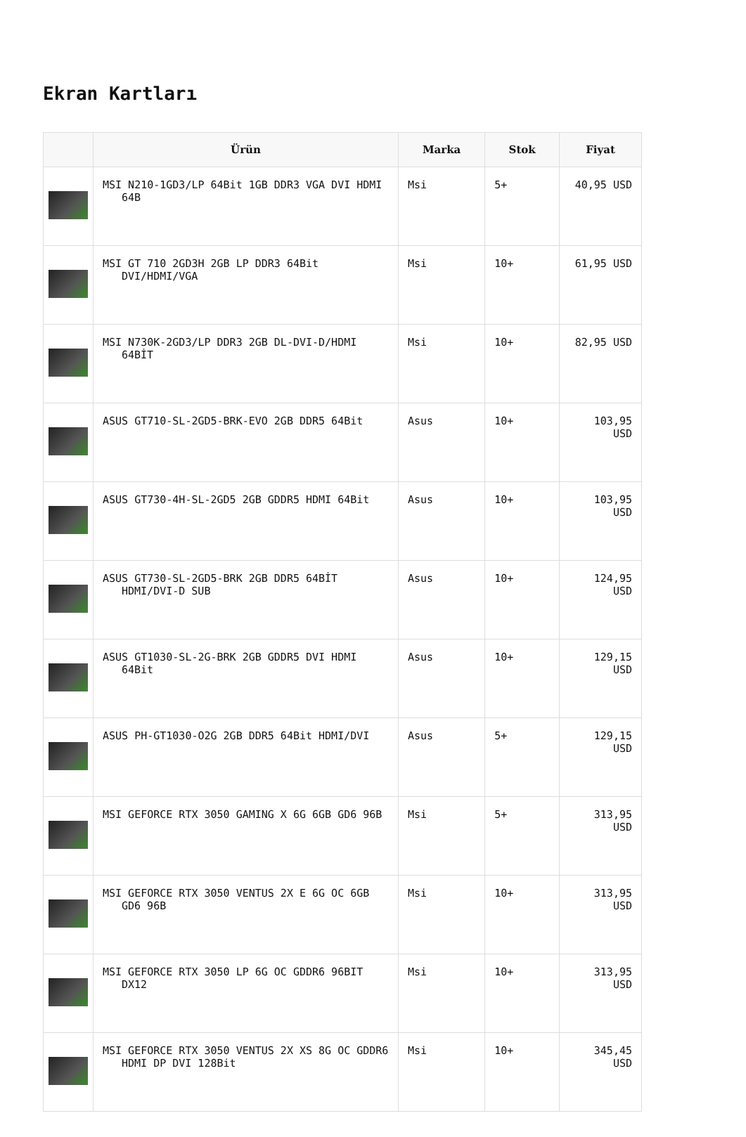Ekran Kartları
| | Ürün | Marka | Stok | Fiyat |
| --- | --- | --- | --- | --- |
| | MSI N210-1GD3/LP 64Bit 1GB DDR3 VGA DVI HDMI 64B | Msi | 5+ | 40,95 USD |
| | MSI GT 710 2GD3H 2GB LP DDR3 64Bit DVI/HDMI/VGA | Msi | 10+ | 61,95 USD |
| | MSI N730K-2GD3/LP DDR3 2GB DL-DVI-D/HDMI 64BİT | Msi | 10+ | 82,95 USD |
| | ASUS GT710-SL-2GD5-BRK-EVO 2GB DDR5 64Bit | Asus | 10+ | 103,95 USD |
| | ASUS GT730-4H-SL-2GD5 2GB GDDR5 HDMI 64Bit | Asus | 10+ | 103,95 USD |
| | ASUS GT730-SL-2GD5-BRK 2GB DDR5 64BİT HDMI/DVI-D SUB | Asus | 10+ | 124,95 USD |
| | ASUS GT1030-SL-2G-BRK 2GB GDDR5 DVI HDMI 64Bit | Asus | 10+ | 129,15 USD |
| | ASUS PH-GT1030-O2G 2GB DDR5 64Bit HDMI/DVI | Asus | 5+ | 129,15 USD |
| | MSI GEFORCE RTX 3050 GAMING X 6G 6GB GD6 96B | Msi | 5+ | 313,95 USD |
| | MSI GEFORCE RTX 3050 VENTUS 2X E 6G OC 6GB GD6 96B | Msi | 10+ | 313,95 USD |
| | MSI GEFORCE RTX 3050 LP 6G OC GDDR6 96BIT DX12 | Msi | 10+ | 313,95 USD |
| | MSI GEFORCE RTX 3050 VENTUS 2X XS 8G OC GDDR6 HDMI DP DVI 128Bit | Msi | 10+ | 345,45 USD |